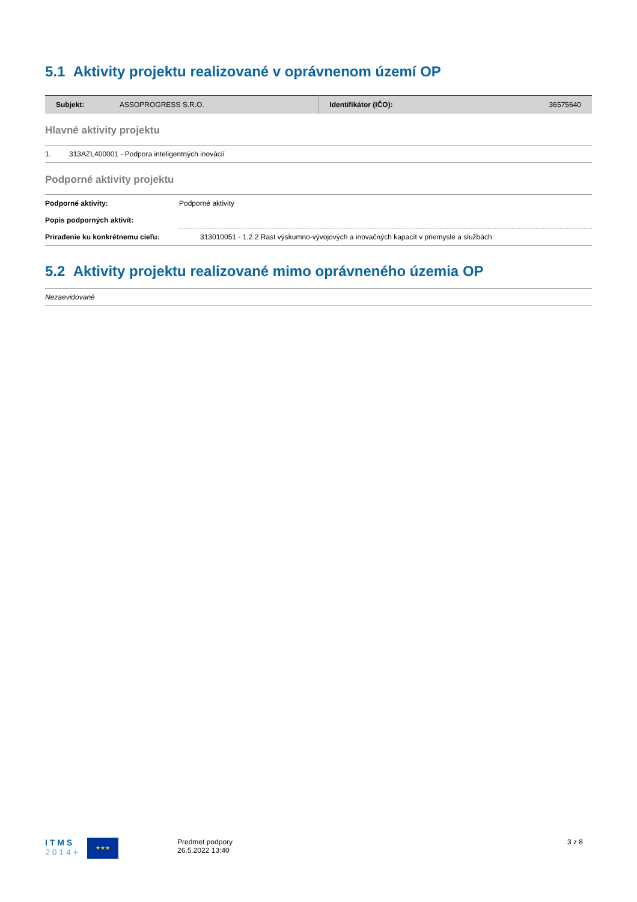5.1 Aktivity projektu realizované v oprávnenom území OP
| Subjekt: | ASSOPROGRESS S.R.O. | Identifikátor (IČO): | 36575640 |
Hlavné aktivity projektu
1. 313AZL400001 - Podpora inteligentných inovácií
Podporné aktivity projektu
| Podporné aktivity: | Podporné aktivity |
| Popis podporných aktivít: | |
| Priradenie ku konkrétnemu cieľu: | 313010051 - 1.2.2 Rast výskumno-vývojových a inovačných kapacít v priemysle a službách |
5.2 Aktivity projektu realizované mimo oprávneného územia OP
Nezaevidované
I T M S
2 0 1 4 +
★★★
Predmet podpory
26.5.2022 13:40
3 z 8